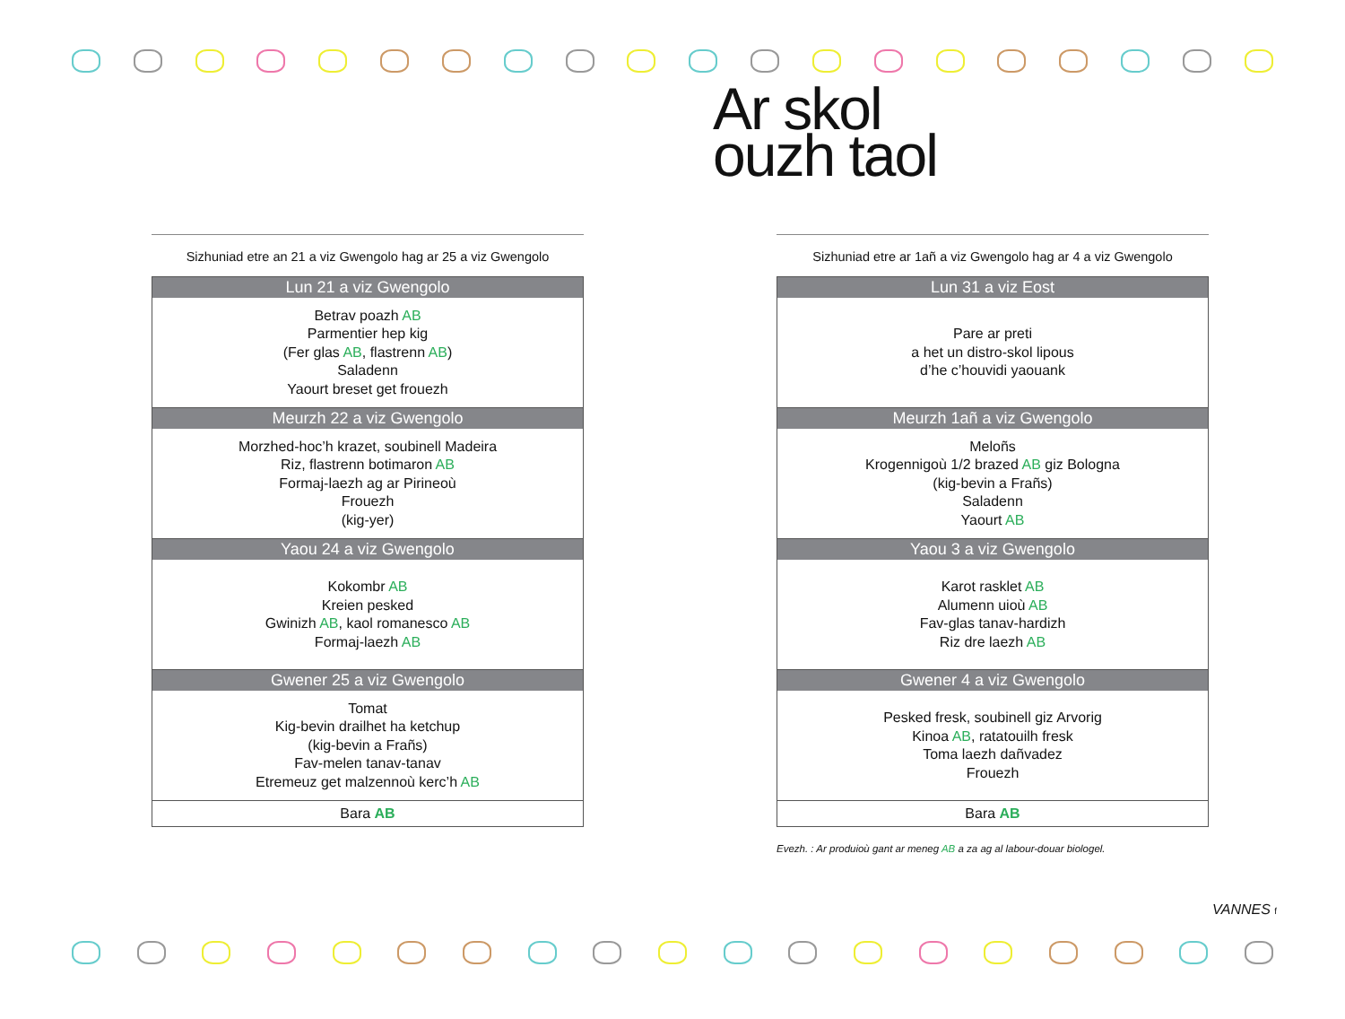Ar skol
ouzh taol
Sizhuniad etre an 21 a viz Gwengolo hag ar 25 a viz Gwengolo
| Lun 21 a viz Gwengolo |
| --- |
| Betrav poazh AB Parmentier hep kig (Fer glas AB , flastrenn AB ) Saladenn Yaourt breset get frouezh |
| Meurzh 22 a viz Gwengolo |
| Morzhed-hoc’h krazet, soubinell Madeira Riz, flastrenn botimaron AB Formaj-laezh ag ar Pirineoù Frouezh (kig-yer) |
| Yaou 24 a viz Gwengolo |
| Kokombr AB Kreien pesked Gwinizh AB , kaol romanesco AB Formaj-laezh AB |
| Gwener 25 a viz Gwengolo |
| Tomat Kig-bevin drailhet ha ketchup (kig-bevin a Frañs) Fav-melen tanav-tanav Etremeuz get malzennoù kerc’h AB |
| Bara AB |
Sizhuniad etre ar 1añ a viz Gwengolo hag ar 4 a viz Gwengolo
| Lun 31 a viz Eost |
| --- |
| Pare ar preti a het un distro-skol lipous d’he c’houvidi yaouank |
| Meurzh 1añ a viz Gwengolo |
| Meloñs Krogennigoù 1/2 brazed AB giz Bologna (kig-bevin a Frañs) Saladenn Yaourt AB |
| Yaou 3 a viz Gwengolo |
| Karot rasklet AB Alumenn uioù AB Fav-glas tanav-hardizh Riz dre laezh AB |
| Gwener 4 a viz Gwengolo |
| Pesked fresk, soubinell giz Arvorig Kinoa AB , ratatouilh fresk Toma laezh dañvadez Frouezh |
| Bara AB |
Evezh. : Ar produioù gant ar meneg AB a za ag al labour-douar biologel.
VANNES f